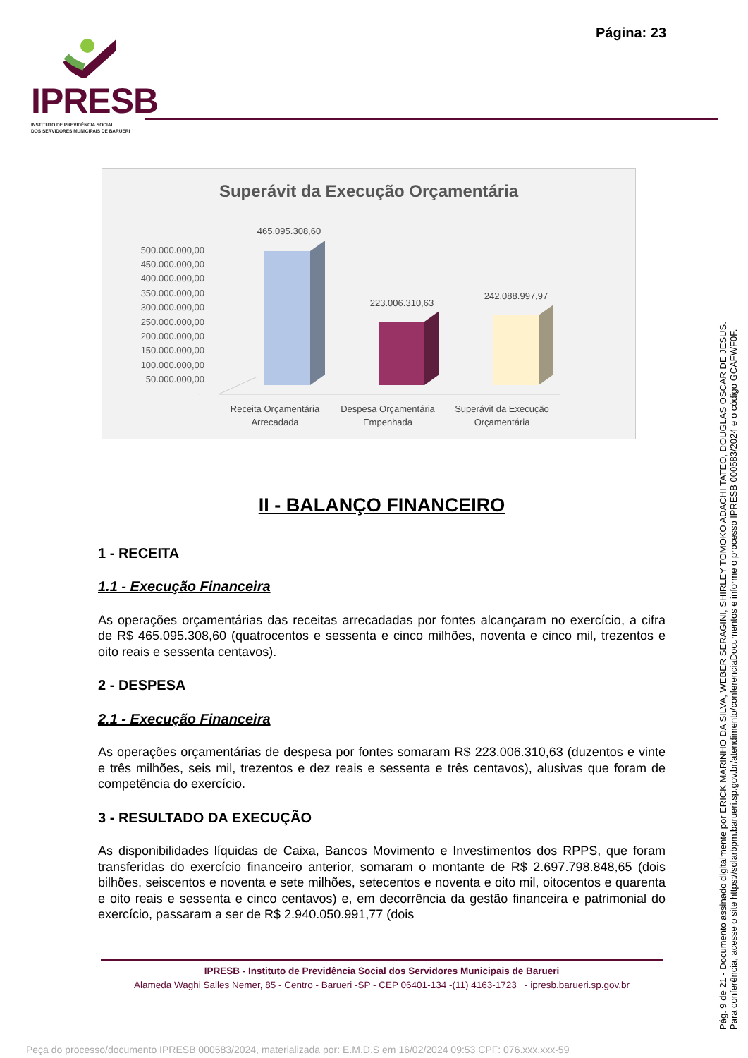Página: 23
IPRESB
INSTITUTO DE PREVIDÊNCIA SOCIAL
DOS SERVIDORES MUNICIPAIS DE BARUERI
Superávit da Execução Orçamentária
500.000.000,00
450.000.000,00
400.000.000,00
350.000.000,00
300.000.000,00
250.000.000,00
200.000.000,00
150.000.000,00
100.000.000,00
50.000.000,00
-
465.095.308,60
223.006.310,63
242.088.997,97
Receita Orçamentária
Arrecadada
Despesa Orçamentária
Empenhada
Superávit da Execução
Orçamentária
II - BALANÇO FINANCEIRO
1 - RECEITA
1.1 - Execução Financeira
As operações orçamentárias das receitas arrecadadas por fontes alcançaram no exercício, a cifra de R$ 465.095.308,60 (quatrocentos e sessenta e cinco milhões, noventa e cinco mil, trezentos e oito reais e sessenta centavos).
2 - DESPESA
2.1 - Execução Financeira
As operações orçamentárias de despesa por fontes somaram R$ 223.006.310,63 (duzentos e vinte e três milhões, seis mil, trezentos e dez reais e sessenta e três centavos), alusivas que foram de competência do exercício.
3 - RESULTADO DA EXECUÇÃO
As disponibilidades líquidas de Caixa, Bancos Movimento e Investimentos dos RPPS, que foram transferidas do exercício financeiro anterior, somaram o montante de R$ 2.697.798.848,65 (dois bilhões, seiscentos e noventa e sete milhões, setecentos e noventa e oito mil, oitocentos e quarenta e oito reais e sessenta e cinco centavos) e, em decorrência da gestão financeira e patrimonial do exercício, passaram a ser de R$ 2.940.050.991,77 (dois
IPRESB - Instituto de Previdência Social dos Servidores Municipais de Barueri
Alameda Waghi Salles Nemer, 85 - Centro - Barueri -SP - CEP 06401-134 -(11) 4163-1723 - ipresb.barueri.sp.gov.br
Peça do processo/documento IPRESB 000583/2024, materializada por: E.M.D.S em 16/02/2024 09:53 CPF: 076.xxx.xxx-59
Pág. 9 de 21 - Documento assinado digitalmente por ERICK MARINHO DA SILVA, WEBER SERAGINI, SHIRLEY TOMOKO ADACHI TATEO, DOUGLAS OSCAR DE JESUS.
Para conferência, acesse o site https://solarbpm.barueri.sp.gov.br/atendimento/conferenciaDocumentos e informe o processo IPRESB 000583/2024 e o código GCAFWF0F.